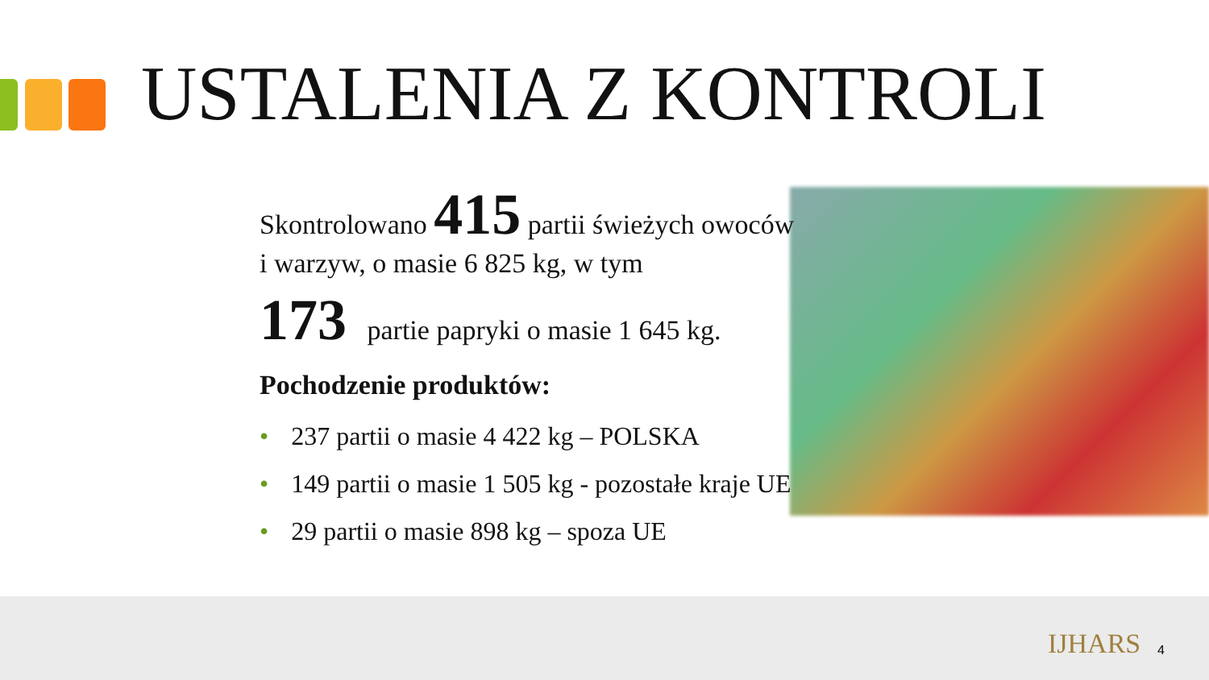USTALENIA Z KONTROLI
Skontrolowano 415 partii świeżych owoców i warzyw, o masie 6 825 kg, w tym
173 partie papryki o masie 1 645 kg.
Pochodzenie produktów:
• 237 partii o masie 4 422 kg – POLSKA
• 149 partii o masie 1 505 kg - pozostałe kraje UE
• 29 partii o masie 898 kg – spoza UE
IJHARS 4